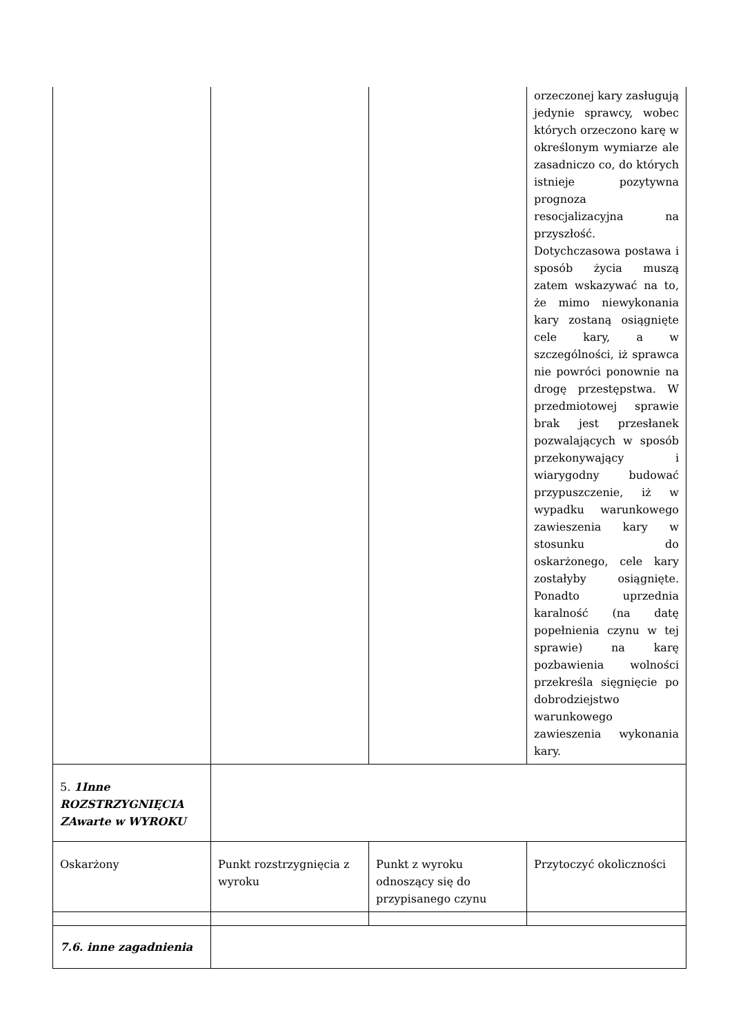| | | | orzeczonej kary zasługują jedynie sprawcy, wobec których orzeczono karę w określonym wymiarze ale zasadniczo co, do których istnieje pozytywna prognoza resocjalizacyjna na przyszłość. Dotychczasowa postawa i sposób życia muszą zatem wskazywać na to, że mimo niewykonania kary zostaną osiągnięte cele kary, a w szczególności, iż sprawca nie powróci ponownie na drogę przestępstwa. W przedmiotowej sprawie brak jest przesłanek pozwalających w sposób przekonywający i wiarygodny budować przypuszczenie, iż w wypadku warunkowego zawieszenia kary w stosunku do oskarżonego, cele kary zostałyby osiągnięte. Ponadto uprzednia karalność (na datę popełnienia czynu w tej sprawie) na karę pozbawienia wolności przekreśla sięgnięcie po dobrodziejstwo warunkowego zawieszenia wykonania kary. |
| 5. 1Inne ROZSTRZYGNIĘCIA ZAwarte w WYROKU | | | |
| Oskarżony | Punkt rozstrzygnięcia z wyroku | Punkt z wyroku odnoszący się do przypisanego czynu | Przytoczyć okoliczności |
| 7.6. inne zagadnienia | | | |